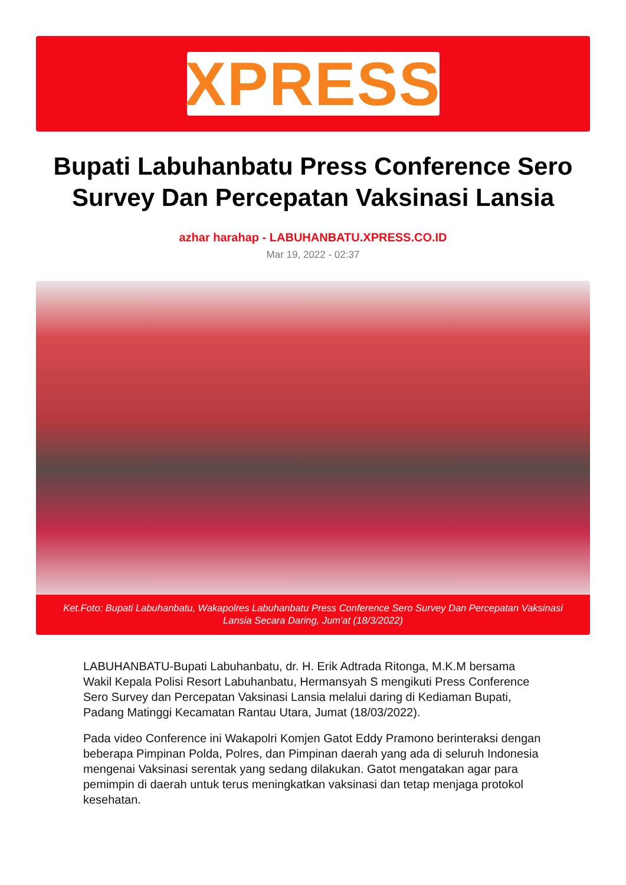XPRESS
Bupati Labuhanbatu Press Conference Sero Survey Dan Percepatan Vaksinasi Lansia
azhar harahap - LABUHANBATU.XPRESS.CO.ID
Mar 19, 2022 - 02:37
Ket.Foto: Bupati Labuhanbatu, Wakapolres Labuhanbatu Press Conference Sero Survey Dan Percepatan Vaksinasi Lansia Secara Daring, Jum'at (18/3/2022)
LABUHANBATU-Bupati Labuhanbatu, dr. H. Erik Adtrada Ritonga, M.K.M bersama Wakil Kepala Polisi Resort Labuhanbatu, Hermansyah S mengikuti Press Conference Sero Survey dan Percepatan Vaksinasi Lansia melalui daring di Kediaman Bupati, Padang Matinggi Kecamatan Rantau Utara, Jumat (18/03/2022).
Pada video Conference ini Wakapolri Komjen Gatot Eddy Pramono berinteraksi dengan beberapa Pimpinan Polda, Polres, dan Pimpinan daerah yang ada di seluruh Indonesia mengenai Vaksinasi serentak yang sedang dilakukan. Gatot mengatakan agar para pemimpin di daerah untuk terus meningkatkan vaksinasi dan tetap menjaga protokol kesehatan.